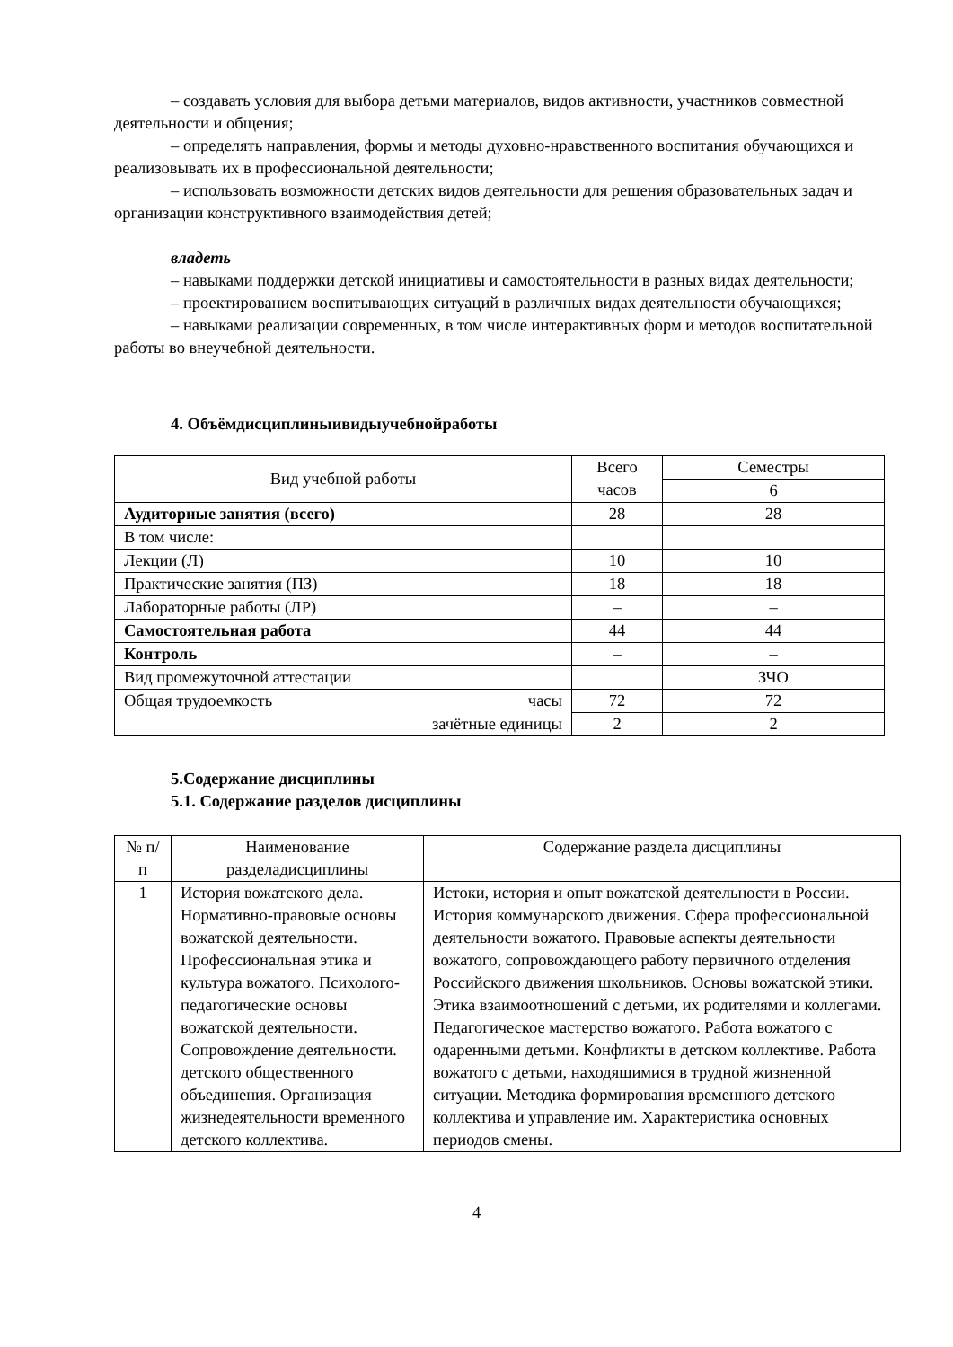– создавать условия для выбора детьми материалов, видов активности, участников совместной деятельности и общения;
– определять направления, формы и методы духовно-нравственного воспитания обучающихся и реализовывать их в профессиональной деятельности;
– использовать возможности детских видов деятельности для решения образовательных задач и организации конструктивного взаимодействия детей;
владеть
– навыками поддержки детской инициативы и самостоятельности в разных видах деятельности;
– проектированием воспитывающих ситуаций в различных видах деятельности обучающихся;
– навыками реализации современных, в том числе интерактивных форм и методов воспитательной работы во внеучебной деятельности.
4. Объёмдисциплиныивидыучебнойработы
| Вид учебной работы | Всего часов | Семестры |
| --- | --- | --- |
| | | 6 |
| Аудиторные занятия (всего) | 28 | 28 |
| В том числе: | | |
| Лекции (Л) | 10 | 10 |
| Практические занятия (ПЗ) | 18 | 18 |
| Лабораторные работы (ЛР) | – | – |
| Самостоятельная работа | 44 | 44 |
| Контроль | – | – |
| Вид промежуточной аттестации | | ЗЧО |
| Общая трудоемкость часы | 72 | 72 |
| зачётные единицы | 2 | 2 |
5.Содержание дисциплины
5.1. Содержание разделов дисциплины
| № п/п | Наименование разделадисциплины | Содержание раздела дисциплины |
| --- | --- | --- |
| 1 | История вожатского дела. Нормативно-правовые основы вожатской деятельности. Профессиональная этика и культура вожатого. Психолого-педагогические основы вожатской деятельности. Сопровождение деятельности. детского общественного объединения. Организация жизнедеятельности временного детского коллектива. | Истоки, история и опыт вожатской деятельности в России. История коммунарского движения. Сфера профессиональной деятельности вожатого. Правовые аспекты деятельности вожатого, сопровождающего работу первичного отделения Российского движения школьников. Основы вожатской этики. Этика взаимоотношений с детьми, их родителями и коллегами. Педагогическое мастерство вожатого. Работа вожатого с одаренными детьми. Конфликты в детском коллективе. Работа вожатого с детьми, находящимися в трудной жизненной ситуации. Методика формирования временного детского коллектива и управление им. Характеристика основных периодов смены. |
4